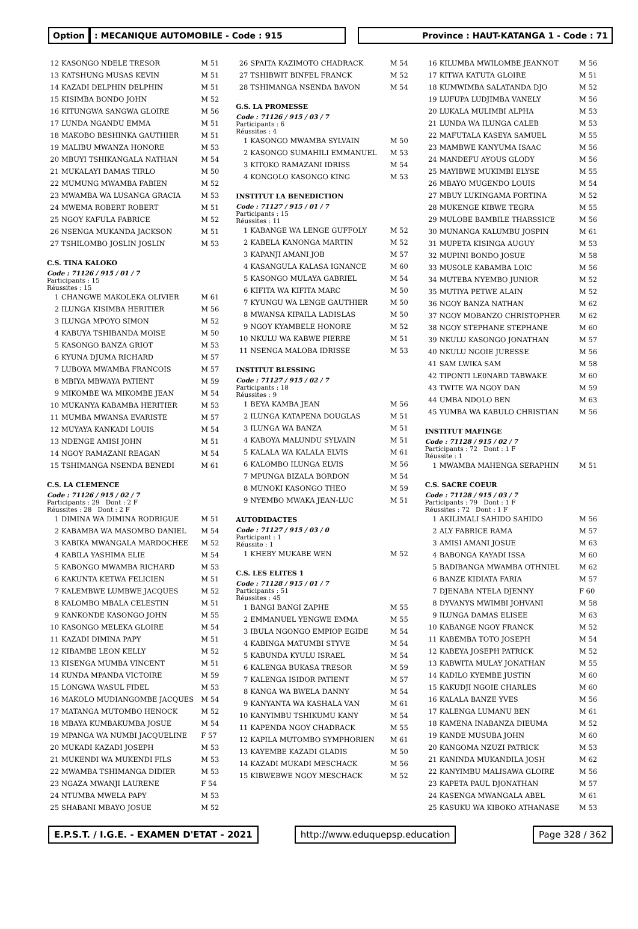Option : MECANIQUE AUTOMOBILE - Code : 915 Province : HAUT-KATANGA 1 - Code : 71
| 12 | KASONGO NDELE TRESOR | M 51 |
| 13 | KATSHUNG MUSAS KEVIN | M 51 |
| 14 | KAZADI DELPHIN DELPHIN | M 51 |
| 15 | KISIMBA BONDO JOHN | M 52 |
| 16 | KITUNGWA SANGWA GLOIRE | M 56 |
| 17 | LUNDA NGANDU EMMA | M 51 |
| 18 | MAKOBO BESHINKA GAUTHIER | M 51 |
| 19 | MALIBU MWANZA HONORE | M 53 |
| 20 | MBUYI TSHIKANGALA NATHAN | M 54 |
| 21 | MUKALAYI DAMAS TIRLO | M 50 |
| 22 | MUMUNG MWAMBA FABIEN | M 52 |
| 23 | MWAMBA WA LUSANGA GRACIA | M 53 |
| 24 | MWEMA ROBERT ROBERT | M 51 |
| 25 | NGOY KAFULA FABRICE | M 52 |
| 26 | NSENGA MUKANDA JACKSON | M 51 |
| 27 | TSHILOMBO JOSLIN JOSLIN | M 53 |
C.S. TINA KALOKO
Code : 71126 / 915 / 01 / 7
Participants : 15
Réussites : 15
| 1 | CHANGWE MAKOLEKA OLIVIER | M 61 |
| 2 | ILUNGA KISIMBA HERITIER | M 56 |
| 3 | ILUNGA MPOYO SIMON | M 52 |
| 4 | KABUYA TSHIBANDA MOISE | M 50 |
| 5 | KASONGO BANZA GRIOT | M 53 |
| 6 | KYUNA DJUMA RICHARD | M 57 |
| 7 | LUBOYA MWAMBA FRANCOIS | M 57 |
| 8 | MBIYA MBWAYA PATIENT | M 59 |
| 9 | MIKOMBE WA MIKOMBE JEAN | M 54 |
| 10 | MUKANYA KABAMBA HERITIER | M 53 |
| 11 | MUMBA MWANSA EVARISTE | M 57 |
| 12 | MUYAYA KANKADI LOUIS | M 54 |
| 13 | NDENGE AMISI JOHN | M 51 |
| 14 | NGOY RAMAZANI REAGAN | M 54 |
| 15 | TSHIMANGA NSENDA BENEDI | M 61 |
C.S. LA CLEMENCE
Code : 71126 / 915 / 02 / 7
Participants : 29 Dont : 2 F
Réussites : 28 Dont : 2 F
| 1 | DIMINA WA DIMINA RODRIGUE | M 51 |
| 2 | KABAMBA WA MASOMBO DANIEL | M 54 |
| 3 | KABIKA MWANGALA MARDOCHEE | M 52 |
| 4 | KABILA YASHIMA ELIE | M 54 |
| 5 | KABONGO MWAMBA RICHARD | M 53 |
| 6 | KAKUNTA KETWA FELICIEN | M 51 |
| 7 | KALEMBWE LUMBWE JACQUES | M 52 |
| 8 | KALOMBO MBALA CELESTIN | M 51 |
| 9 | KANKONDE KASONGO JOHN | M 55 |
| 10 | KASONGO MELEKA GLOIRE | M 54 |
| 11 | KAZADI DIMINA PAPY | M 51 |
| 12 | KIBAMBE LEON KELLY | M 52 |
| 13 | KISENGA MUMBA VINCENT | M 51 |
| 14 | KUNDA MPANDA VICTOIRE | M 59 |
| 15 | LONGWA WASUL FIDEL | M 53 |
| 16 | MAKOLO MUDIANGOMBE JACQUES | M 54 |
| 17 | MATANGA MUTOMBO HENOCK | M 52 |
| 18 | MBAYA KUMBAKUMBA JOSUE | M 54 |
| 19 | MPANGA WA NUMBI JACQUELINE | F 57 |
| 20 | MUKADI KAZADI JOSEPH | M 53 |
| 21 | MUKENDI WA MUKENDI FILS | M 53 |
| 22 | MWAMBA TSHIMANGA DIDIER | M 53 |
| 23 | NGAZA MWANJI LAURENE | F 54 |
| 24 | NTUMBA MWELA PAPY | M 53 |
| 25 | SHABANI MBAYO JOSUE | M 52 |
| 26 | SPAITA KAZIMOTO CHADRACK | M 54 |
| 27 | TSHIBWIT BINFEL FRANCK | M 52 |
| 28 | TSHIMANGA NSENDA BAVON | M 54 |
G.S. LA PROMESSE
Code : 71126 / 915 / 03 / 7
Participants : 6
Réussites : 4
| 1 | KASONGO MWAMBA SYLVAIN | M 50 |
| 2 | KASONGO SUMAHILI EMMANUEL | M 53 |
| 3 | KITOKO RAMAZANI IDRISS | M 54 |
| 4 | KONGOLO KASONGO KING | M 53 |
INSTITUT LA BENEDICTION
Code : 71127 / 915 / 01 / 7
Participants : 15
Réussites : 11
| 1 | KABANGE WA LENGE GUFFOLY | M 52 |
| 2 | KABELA KANONGA MARTIN | M 52 |
| 3 | KAPANJI AMANI JOB | M 57 |
| 4 | KASANGULA KALASA IGNANCE | M 60 |
| 5 | KASONGO MULAYA GABRIEL | M 54 |
| 6 | KIFITA WA KIFITA MARC | M 50 |
| 7 | KYUNGU WA LENGE GAUTHIER | M 50 |
| 8 | MWANSA KIPAILA LADISLAS | M 50 |
| 9 | NGOY KYAMBELE HONORE | M 52 |
| 10 | NKULU WA KABWE PIERRE | M 51 |
| 11 | NSENGA MALOBA IDRISSE | M 53 |
INSTITUT BLESSING
Code : 71127 / 915 / 02 / 7
Participants : 18
Réussites : 9
| 1 | BEYA KAMBA JEAN | M 56 |
| 2 | ILUNGA KATAPENA DOUGLAS | M 51 |
| 3 | ILUNGA WA BANZA | M 51 |
| 4 | KABOYA MALUNDU SYLVAIN | M 51 |
| 5 | KALALA WA KALALA ELVIS | M 61 |
| 6 | KALOMBO ILUNGA ELVIS | M 56 |
| 7 | MPUNGA BIZALA BORDON | M 54 |
| 8 | MUNOKI KASONGO THEO | M 59 |
| 9 | NYEMBO MWAKA JEAN-LUC | M 51 |
AUTODIDACTES
Code : 71127 / 915 / 03 / 0
Participant : 1
Réussite : 1
| 1 | KHEBY MUKABE WEN | M 52 |
C.S. LES ELITES 1
Code : 71128 / 915 / 01 / 7
Participants : 51
Réussites : 45
| 1 | BANGI BANGI ZAPHE | M 55 |
| 2 | EMMANUEL YENGWE EMMA | M 55 |
| 3 | IBULA NGONGO EMPIOP EGIDE | M 54 |
| 4 | KABINGA MATUMBI STYVE | M 54 |
| 5 | KABUNDA KYULU ISRAEL | M 54 |
| 6 | KALENGA BUKASA TRESOR | M 59 |
| 7 | KALENGA ISIDOR PATIENT | M 57 |
| 8 | KANGA WA BWELA DANNY | M 54 |
| 9 | KANYANTA WA KASHALA VAN | M 61 |
| 10 | KANYIMBU TSHIKUMU KANY | M 54 |
| 11 | KAPENDA NGOY CHADRACK | M 55 |
| 12 | KAPILA MUTOMBO SYMPHORIEN | M 61 |
| 13 | KAYEMBE KAZADI GLADIS | M 50 |
| 14 | KAZADI MUKADI MESCHACK | M 56 |
| 15 | KIBWEBWE NGOY MESCHACK | M 52 |
| 16 | KILUMBA MWILOMBE JEANNOT | M 56 |
| 17 | KITWA KATUTA GLOIRE | M 51 |
| 18 | KUMWIMBA SALATANDA DJO | M 52 |
| 19 | LUFUPA LUDJIMBA VANELY | M 56 |
| 20 | LUKALA MULIMBI ALPHA | M 53 |
| 21 | LUNDA WA ILUNGA CALEB | M 53 |
| 22 | MAFUTALA KASEYA SAMUEL | M 55 |
| 23 | MAMBWE KANYUMA ISAAC | M 56 |
| 24 | MANDEFU AYOUS GLODY | M 56 |
| 25 | MAYIBWE MUKIMBI ELYSE | M 55 |
| 26 | MBAYO MUGENDO LOUIS | M 54 |
| 27 | MBUY LUKINGAMA FORTINA | M 52 |
| 28 | MUKENGE KIBWE TEGRA | M 55 |
| 29 | MULOBE BAMBILE THARSSICE | M 56 |
| 30 | MUNANGA KALUMBU JOSPIN | M 61 |
| 31 | MUPETA KISINGA AUGUY | M 53 |
| 32 | MUPINI BONDO JOSUE | M 58 |
| 33 | MUSOLE KABAMBA LOIC | M 56 |
| 34 | MUTEBA NYEMBO JUNIOR | M 52 |
| 35 | MUTIYA PETWE ALAIN | M 52 |
| 36 | NGOY BANZA NATHAN | M 62 |
| 37 | NGOY MOBANZO CHRISTOPHER | M 62 |
| 38 | NGOY STEPHANE STEPHANE | M 60 |
| 39 | NKULU KASONGO JONATHAN | M 57 |
| 40 | NKULU NGOIE JURESSE | M 56 |
| 41 | SAM LWIKA SAM | M 58 |
| 42 | TIPONTI LE0NARD TABWAKE | M 60 |
| 43 | TWITE WA NGOY DAN | M 59 |
| 44 | UMBA NDOLO BEN | M 63 |
| 45 | YUMBA WA KABULO CHRISTIAN | M 56 |
INSTITUT MAFINGE
Code : 71128 / 915 / 02 / 7
Participants : 72 Dont : 1 F
Réussite : 1
| 1 | MWAMBA MAHENGA SERAPHIN | M 51 |
C.S. SACRE COEUR
Code : 71128 / 915 / 03 / 7
Participants : 79 Dont : 1 F
Réussites : 72 Dont : 1 F
| 1 | AKILIMALI SAHIDO SAHIDO | M 56 |
| 2 | ALY FABRICE RAMA | M 57 |
| 3 | AMISI AMANI JOSUE | M 63 |
| 4 | BABONGA KAYADI ISSA | M 60 |
| 5 | BADIBANGA MWAMBA OTHNIEL | M 62 |
| 6 | BANZE KIDIATA FARIA | M 57 |
| 7 | DJENABA NTELA DJENNY | F 60 |
| 8 | DYVANYS MWIMBI JOHVANI | M 58 |
| 9 | ILUNGA DAMAS ELISEE | M 63 |
| 10 | KABANGE NGOY FRANCK | M 52 |
| 11 | KABEMBA TOTO JOSEPH | M 54 |
| 12 | KABEYA JOSEPH PATRICK | M 52 |
| 13 | KABWITA MULAY JONATHAN | M 55 |
| 14 | KADILO KYEMBE JUSTIN | M 60 |
| 15 | KAKUDJI NGOIE CHARLES | M 60 |
| 16 | KALALA BANZE YVES | M 56 |
| 17 | KALENGA LUMANU BEN | M 61 |
| 18 | KAMENA INABANZA DIEUMA | M 52 |
| 19 | KANDE MUSUBA JOHN | M 60 |
| 20 | KANGOMA NZUZI PATRICK | M 53 |
| 21 | KANINDA MUKANDILA JOSH | M 62 |
| 22 | KANYIMBU MALISAWA GLOIRE | M 56 |
| 23 | KAPETA PAUL DJONATHAN | M 57 |
| 24 | KASENGA MWANGALA ABEL | M 61 |
| 25 | KASUKU WA KIBOKO ATHANASE | M 53 |
E.P.S.T. / I.G.E. - EXAMEN D'ETAT - 2021
http://www.eduquepsp.education Page 328 / 362